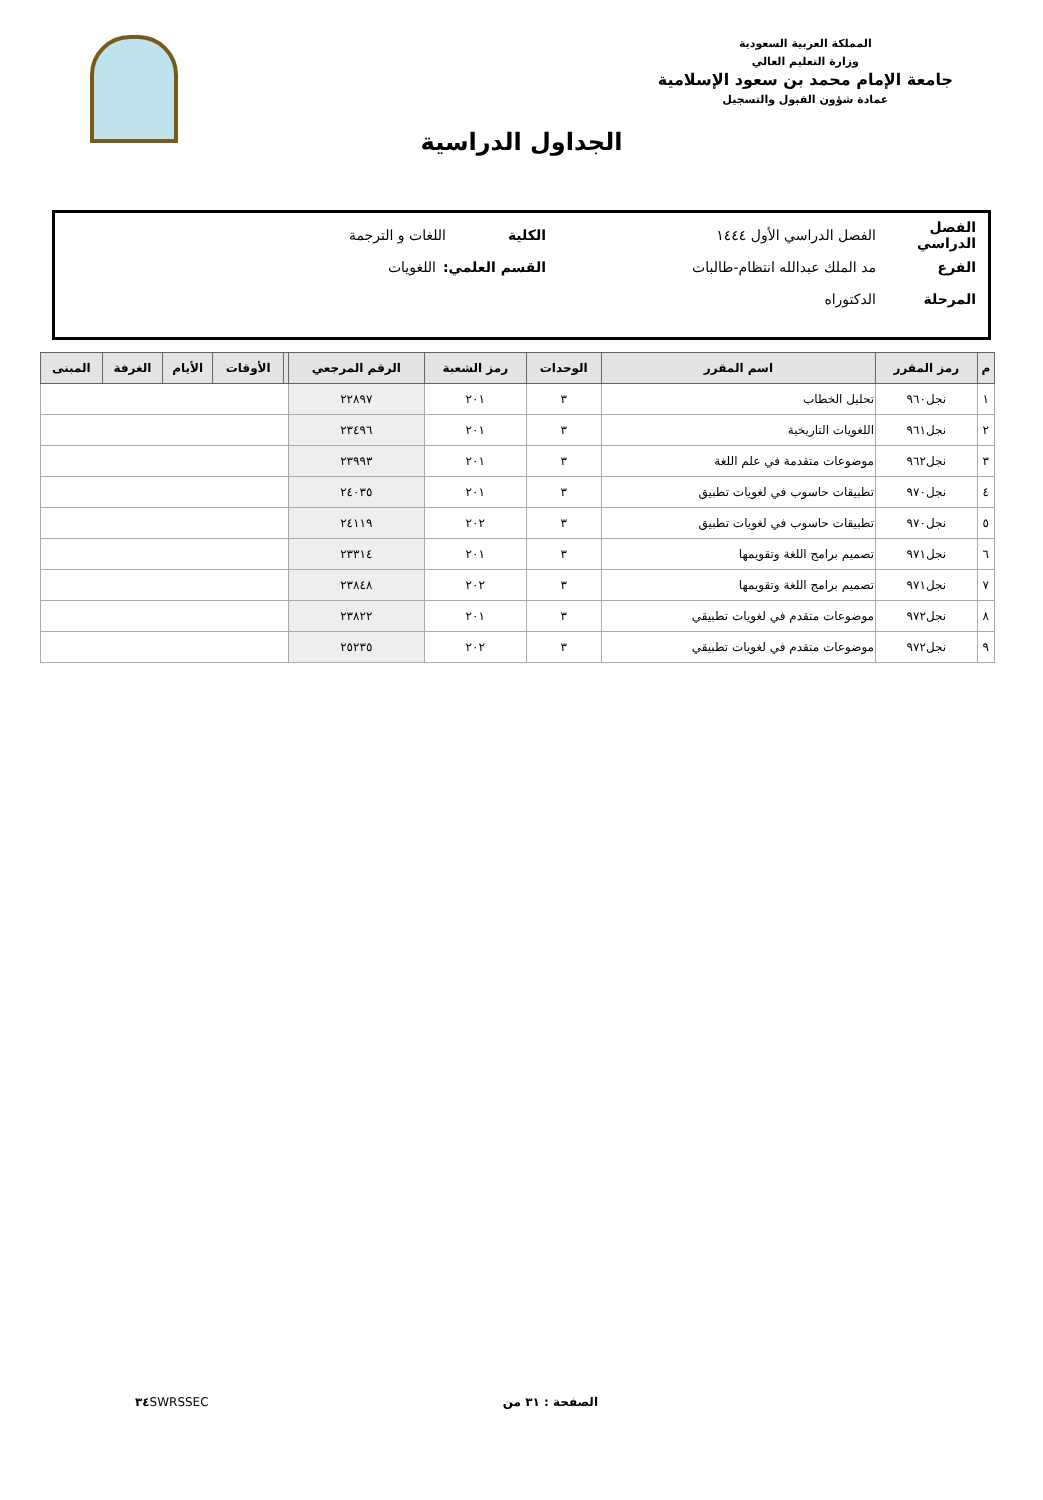المملكة العربية السعودية
وزارة التعليم العالي
جامعة الإمام محمد بن سعود الإسلامية
عمادة شؤون القبول والتسجيل
الجداول الدراسية
الفصل الدراسي الفصل الدراسي الأول ١٤٤٤ الكلية اللغات و الترجمة
الفرع مد الملك عبدالله انتظام-طالبات القسم العلمي: اللغويات
المرحلة الدكتوراه
| م | رمز المقرر | اسم المقرر | الوحدات | رمز الشعبة | الرقم المرجعي | | الأوقات | الأيام | الغرفة | المبنى |
| --- | --- | --- | --- | --- | --- | --- | --- | --- | --- | --- |
| ١ | نجل٩٦٠ | تحليل الخطاب | ٣ | ٢٠١ | ٢٢٨٩٧ | | | | | |
| ٢ | نجل٩٦١ | اللغويات التاريخية | ٣ | ٢٠١ | ٢٣٤٩٦ | | | | | |
| ٣ | نجل٩٦٢ | موضوعات متقدمة في علم اللغة | ٣ | ٢٠١ | ٢٣٩٩٣ | | | | | |
| ٤ | نجل٩٧٠ | تطبيقات حاسوب في لغويات تطبيق | ٣ | ٢٠١ | ٢٤٠٣٥ | | | | | |
| ٥ | نجل٩٧٠ | تطبيقات حاسوب في لغويات تطبيق | ٣ | ٢٠٢ | ٢٤١١٩ | | | | | |
| ٦ | نجل٩٧١ | تصميم برامج اللغة وتقويمها | ٣ | ٢٠١ | ٢٣٣١٤ | | | | | |
| ٧ | نجل٩٧١ | تصميم برامج اللغة وتقويمها | ٣ | ٢٠٢ | ٢٣٨٤٨ | | | | | |
| ٨ | نجل٩٧٢ | موضوعات متقدم في لغويات تطبيقي | ٣ | ٢٠١ | ٢٣٨٢٢ | | | | | |
| ٩ | نجل٩٧٢ | موضوعات متقدم في لغويات تطبيقي | ٣ | ٢٠٢ | ٢٥٢٣٥ | | | | | |
الصفحة : ٣١ من ٣٤ SWRSSEC